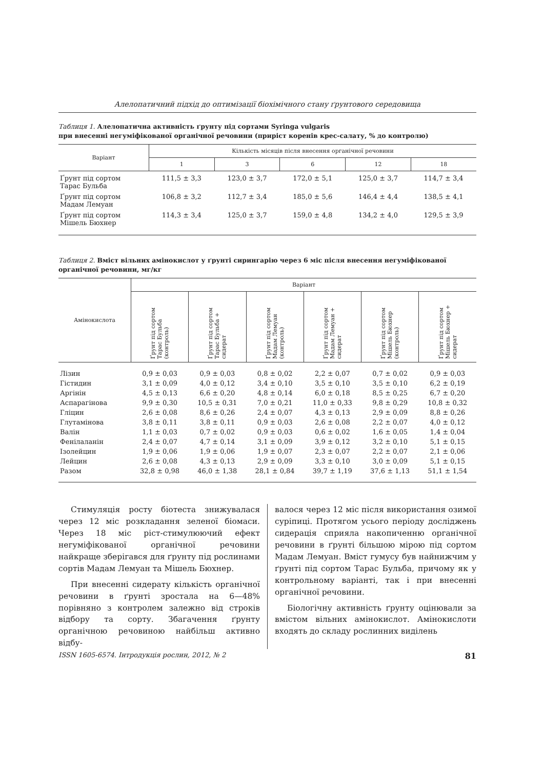Алелопатичний підхід до оптимізації біохімічного стану ґрунтового середовища
Таблиця 1. Алелопатична активність ґрунту під сортами Syringa vulgaris
при внесенні негуміфікованої органічної речовини (приріст коренів крес-салату, % до контролю)
| Варіант | Кількість місяців після внесення органічної речовини | | | | |
| --- | --- | --- | --- | --- | --- |
| | 1 | 3 | 6 | 12 | 18 |
| Ґрунт під сортом Тарас Бульба | 111,5 ± 3,3 | 123,0 ± 3,7 | 172,0 ± 5,1 | 125,0 ± 3,7 | 114,7 ± 3,4 |
| Ґрунт під сортом Мадам Лемуан | 106,8 ± 3,2 | 112,7 ± 3,4 | 185,0 ± 5,6 | 146,4 ± 4,4 | 138,5 ± 4,1 |
| Ґрунт під сортом Мішель Бюхнер | 114,3 ± 3,4 | 125,0 ± 3,7 | 159,0 ± 4,8 | 134,2 ± 4,0 | 129,5 ± 3,9 |
Таблиця 2. Вміст вільних амінокислот у ґрунті сирингарію через 6 міс після внесення негуміфікованої органічної речовини, мг/кг
| Амінокислота | Варіант | | | | | |
| --- | --- | --- | --- | --- | --- | --- |
| | Ґрунт під сортом Тарас Бульба (контроль) | Ґрунт під сортом Тарас Бульба + сидерат | Ґрунт під сортом Мадам Лемуан (контроль) | Ґрунт під сортом Мадам Лемуан + сидерат | Ґрунт під сортом Мішель Бюхнер (контроль) | Ґрунт під сортом Мішель Бюхнер + сидерат |
| Лізин | 0,9 ± 0,03 | 0,9 ± 0,03 | 0,8 ± 0,02 | 2,2 ± 0,07 | 0,7 ± 0,02 | 0,9 ± 0,03 |
| Гістидин | 3,1 ± 0,09 | 4,0 ± 0,12 | 3,4 ± 0,10 | 3,5 ± 0,10 | 3,5 ± 0,10 | 6,2 ± 0,19 |
| Аргінін | 4,5 ± 0,13 | 6,6 ± 0,20 | 4,8 ± 0,14 | 6,0 ± 0,18 | 8,5 ± 0,25 | 6,7 ± 0,20 |
| Аспарагінова | 9,9 ± 0,30 | 10,5 ± 0,31 | 7,0 ± 0,21 | 11,0 ± 0,33 | 9,8 ± 0,29 | 10,8 ± 0,32 |
| Гліцин | 2,6 ± 0,08 | 8,6 ± 0,26 | 2,4 ± 0,07 | 4,3 ± 0,13 | 2,9 ± 0,09 | 8,8 ± 0,26 |
| Глутамінова | 3,8 ± 0,11 | 3,8 ± 0,11 | 0,9 ± 0,03 | 2,6 ± 0,08 | 2,2 ± 0,07 | 4,0 ± 0,12 |
| Валін | 1,1 ± 0,03 | 0,7 ± 0,02 | 0,9 ± 0,03 | 0,6 ± 0,02 | 1,6 ± 0,05 | 1,4 ± 0,04 |
| Фенілаланін | 2,4 ± 0,07 | 4,7 ± 0,14 | 3,1 ± 0,09 | 3,9 ± 0,12 | 3,2 ± 0,10 | 5,1 ± 0,15 |
| Ізолейцин | 1,9 ± 0,06 | 1,9 ± 0,06 | 1,9 ± 0,07 | 2,3 ± 0,07 | 2,2 ± 0,07 | 2,1 ± 0,06 |
| Лейцин | 2,6 ± 0,08 | 4,3 ± 0,13 | 2,9 ± 0,09 | 3,3 ± 0,10 | 3,0 ± 0,09 | 5,1 ± 0,15 |
| Разом | 32,8 ± 0,98 | 46,0 ± 1,38 | 28,1 ± 0,84 | 39,7 ± 1,19 | 37,6 ± 1,13 | 51,1 ± 1,54 |
Стимуляція росту біотеста знижувалася через 12 міс розкладання зеленої біомаси. Через 18 міс ріст-стимулюючий ефект негуміфікованої органічної речовини найкраще зберігався для ґрунту під рослинами сортів Мадам Лемуан та Мішель Бюхнер.
При внесенні сидерату кількість органічної речовини в ґрунті зростала на 6—48% порівняно з контролем залежно від строків відбору та сорту. Збагачення ґрунту органічною речовиною найбільш активно відбу-
валося через 12 міс після використання озимої суріпиці. Протягом усього періоду досліджень сидерація сприяла накопиченню органічної речовини в ґрунті більшою мірою під сортом Мадам Лемуан. Вміст гумусу був найнижчим у ґрунті під сортом Тарас Бульба, причому як у контрольному варіанті, так і при внесенні органічної речовини.
Біологічну активність ґрунту оцінювали за вмістом вільних амінокислот. Амінокислоти входять до складу рослинних виділень
ISSN 1605-6574. Інтродукція рослин, 2012, № 2 81